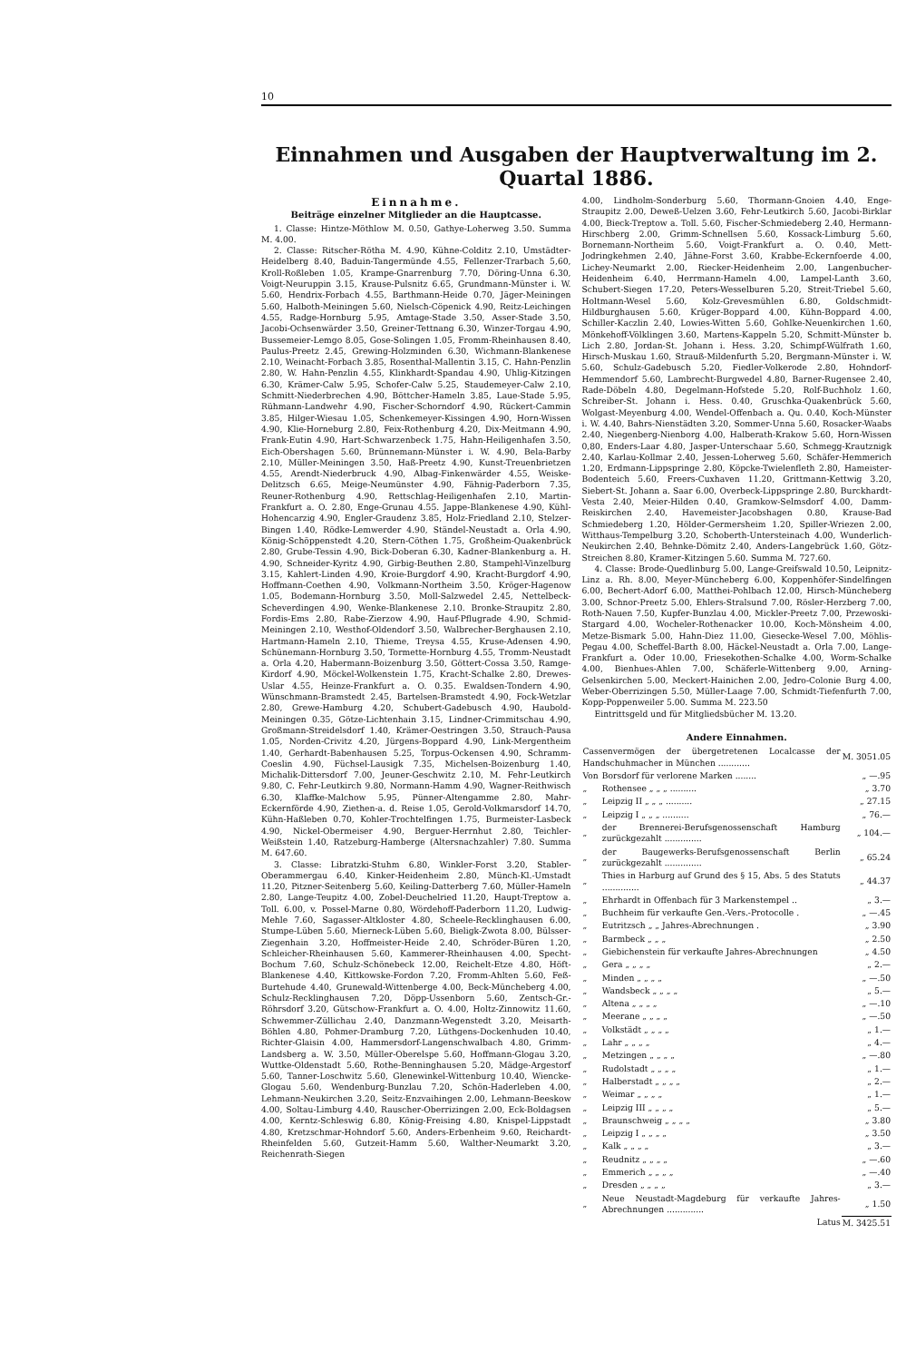10
Einnahmen und Ausgaben der Hauptverwaltung im 2. Quartal 1886.
Einnahme.
Beiträge einzelner Mitglieder an die Hauptcasse.
1. Classe: Hintze-Möthlow M. 0.50, Gathye-Loherweg 3.50. Summa M. 4.00.
2. Classe: Ritscher-Rötha M. 4.90, Kühne-Colditz 2.10, Umstädter-Heidelberg 8.40, Baduin-Tangermünde 4.55, Fellenzer-Trarbach 5,60, Kroll-Roßleben 1.05, Krampe-Gnarrenburg 7.70, Döring-Unna 6.30, Voigt-Neuruppin 3.15, Krause-Pulsnitz 6.65, Grundmann-Münster i. W. 5.60, Hendrix-Forbach 4.55, Barthmann-Heide 0.70, Jäger-Meiningen 5.60, Halboth-Meiningen 5.60, Nielsch-Cöpenick 4.90, Reitz-Leichingen 4.55, Radge-Hornburg 5.95, Amtage-Stade 3.50, Asser-Stade 3.50, Jacobi-Ochsenwärder 3.50, Greiner-Tettnang 6.30, Winzer-Torgau 4.90, Bussemeier-Lemgo 8.05, Gose-Solingen 1.05, Fromm-Rheinhausen 8.40, Paulus-Preetz 2.45, Grewing-Holzminden 6.30, Wichmann-Blankenese 2.10, Weinacht-Forbach 3.85, Rosenthal-Mallentin 3.15, C. Hahn-Penzlin 2.80, W. Hahn-Penzlin 4.55, Klinkhardt-Spandau 4.90, Uhlig-Kitzingen 6.30, Krämer-Calw 5.95, Schofer-Calw 5.25, Staudemeyer-Calw 2.10, Schmitt-Niederbrechen 4.90, Böttcher-Hameln 3.85, Laue-Stade 5.95, Rühmann-Landwehr 4.90, Fischer-Schorndorf 4.90, Rückert-Cammin 3.85, Hilger-Wiesau 1.05, Schenkemeyer-Kissingen 4.90, Horn-Wissen 4.90, Klie-Horneburg 2.80, Feix-Rothenburg 4.20, Dix-Meitmann 4.90, Frank-Eutin 4.90, Hart-Schwarzenbeck 1.75, Hahn-Heiligenhafen 3.50, Eich-Obershagen 5.60, Brünnemann-Münster i. W. 4.90, Bela-Barby 2.10, Müller-Meiningen 3.50, Haß-Preetz 4.90, Kunst-Treuenbrietzen 4.55, Arendt-Niederbruck 4.90, Albag-Finkenwärder 4.55, Weiske-Delitzsch 6.65, Meige-Neumünster 4.90, Fähnig-Paderborn 7.35, Reuner-Rothenburg 4.90, Rettschlag-Heiligenhafen 2.10, Martin-Frankfurt a. O. 2.80, Enge-Grunau 4.55. Jappe-Blankenese 4.90, Kühl-Hohencarzig 4.90, Engler-Graudenz 3.85, Holz-Friedland 2.10, Stelzer-Bingen 1.40, Rödke-Lemwerder 4.90, Ständel-Neustadt a. Orla 4.90, König-Schöppenstedt 4.20, Stern-Cöthen 1.75, Großheim-Quakenbrück 2.80, Grube-Tessin 4.90, Bick-Doberan 6.30, Kadner-Blankenburg a. H. 4.90, Schneider-Kyritz 4.90, Girbig-Beuthen 2.80, Stampehl-Vinzelburg 3.15, Kahlert-Linden 4.90, Kroie-Burgdorf 4.90, Kracht-Burgdorf 4.90, Hoffmann-Coethen 4.90, Volkmann-Northeim 3.50, Kröger-Hagenow 1.05, Bodemann-Hornburg 3.50, Moll-Salzwedel 2.45, Nettelbeck-Scheverdingen 4.90, Wenke-Blankenese 2.10. Bronke-Straupitz 2.80, Fordis-Ems 2.80, Rabe-Zierzow 4.90, Hauf-Pflugrade 4.90, Schmid-Meiningen 2.10, Westhof-Oldendorf 3.50, Walbrecher-Berghausen 2.10, Hartmann-Hameln 2.10, Thieme, Treysa 4.55, Kruse-Adensen 4.90, Schünemann-Hornburg 3.50, Tormette-Hornburg 4.55, Tromm-Neustadt a. Orla 4.20, Habermann-Boizenburg 3.50, Göttert-Cossa 3.50, Ramge-Kirdorf 4.90, Möckel-Wolkenstein 1.75, Kracht-Schalke 2.80, Drewes-Uslar 4.55, Heinze-Frankfurt a. O. 0.35. Ewaldsen-Tondern 4.90, Wünschmann-Bramstedt 2.45, Bartelsen-Bramstedt 4.90, Fock-Wetzlar 2.80, Grewe-Hamburg 4.20, Schubert-Gadebusch 4.90, Haubold-Meiningen 0.35, Götze-Lichtenhain 3.15, Lindner-Crimmitschau 4.90, Großmann-Streidelsdorf 1.40, Krämer-Oestringen 3.50, Strauch-Pausa 1.05, Norden-Crivitz 4.20, Jürgens-Boppard 4.90, Link-Mergentheim 1.40, Gerhardt-Babenhausen 5.25, Torpus-Ockensen 4.90, Schramm-Coeslin 4.90, Füchsel-Lausigk 7.35, Michelsen-Boizenburg 1.40, Michalik-Dittersdorf 7.00, Jeuner-Geschwitz 2.10, M. Fehr-Leutkirch 9.80, C. Fehr-Leutkirch 9.80, Normann-Hamm 4.90, Wagner-Reithwisch 6.30, Klaffke-Malchow 5.95, Pünner-Altengamme 2.80, Mahr-Eckernförde 4.90, Ziethen-a. d. Reise 1.05, Gerold-Volkmarsdorf 14.70, Kühn-Haßleben 0.70, Kohler-Trochtelfingen 1.75, Burmeister-Lasbeck 4.90, Nickel-Obermeiser 4.90, Berguer-Herrnhut 2.80, Teichler-Weißstein 1.40, Ratzeburg-Hamberge (Altersnachzahler) 7.80. Summa M. 647.60.
3. Classe: Libratzki-Stuhm 6.80, Winkler-Forst 3.20, Stabler-Oberammergau 6.40, Kinker-Heidenheim 2.80, Münch-Kl.-Umstadt 11.20, Pitzner-Seitenberg 5.60, Keiling-Datterberg 7.60, Müller-Hameln 2.80, Lange-Teupitz 4.00, Zobel-Deuchelried 11.20, Haupt-Treptow a. Toll. 6.00, v. Possel-Marne 0.80, Wördehoff-Paderborn 11.20, Ludwig-Mehle 7.60, Sagasser-Altkloster 4.80, Scheele-Recklinghausen 6.00, Stumpe-Lüben 5.60, Mierneck-Lüben 5.60, Bieligk-Zwota 8.00, Bülsser-Ziegenhain 3.20, Hoffmeister-Heide 2.40, Schröder-Büren 1.20, Schleicher-Rheinhausen 5.60, Kammerer-Rheinhausen 4.00, Specht-Bochum 7.60, Schulz-Schönebeck 12.00, Reichelt-Etze 4.80, Höft-Blankenese 4.40, Kittkowske-Fordon 7.20, Fromm-Ahlten 5.60, Feß-Burtehude 4.40, Grunewald-Wittenberge 4.00, Beck-Müncheberg 4.00, Schulz-Recklinghausen 7.20, Döpp-Ussenborn 5.60, Zentsch-Gr.-Röhrsdorf 3.20, Gütschow-Frankfurt a. O. 4.00, Holtz-Zinnowitz 11.60, Schwemmer-Züllichau 2.40, Danzmann-Wegenstedt 3.20, Meisarth-Böhlen 4.80, Pohmer-Dramburg 7.20, Lüthgens-Dockenhuden 10.40, Richter-Glaisin 4.00, Hammersdorf-Langenschwalbach 4.80, Grimm-Landsberg a. W. 3.50, Müller-Oberelspe 5.60, Hoffmann-Glogau 3.20, Wuttke-Oldenstadt 5.60, Rothe-Benninghausen 5.20, Mädge-Argestorf 5.60, Tanner-Loschwitz 5.60, Glenewinkel-Wittenburg 10.40, Wiencke-Glogau 5.60, Wendenburg-Bunzlau 7.20, Schön-Haderleben 4.00, Lehmann-Neukirchen 3.20, Seitz-Enzvaihingen 2.00, Lehmann-Beeskow 4.00, Soltau-Limburg 4.40, Rauscher-Oberrizingen 2.00, Eck-Boldagsen 4.00, Kerntz-Schleswig 6.80, König-Freising 4.80, Knispel-Lippstadt 4.80, Kretzschmar-Hohndorf 5.60, Anders-Erbenheim 9.60, Reichardt-Rheinfelden 5.60, Gutzeit-Hamm 5.60, Walther-Neumarkt 3.20, Reichenrath-Siegen
4.00, Lindholm-Sonderburg 5.60, Thormann-Gnoien 4.40, Enge-Straupitz 2.00, Deweß-Uelzen 3.60, Fehr-Leutkirch 5.60, Jacobi-Birklar 4.00, Bieck-Treptow a. Toll. 5.60, Fischer-Schmiedeberg 2.40, Hermann-Hirschberg 2.00, Grimm-Schnellsen 5.60, Kossack-Limburg 5.60, Bornemann-Northeim 5.60, Voigt-Frankfurt a. O. 0.40, Mett-Jodringkehmen 2.40, Jähne-Forst 3.60, Krabbe-Eckernfoerde 4.00, Lichey-Neumarkt 2.00, Riecker-Heidenheim 2.00, Langenbucher-Heidenheim 6.40, Herrmann-Hameln 4.00, Lampel-Lanth 3.60, Schubert-Siegen 17.20, Peters-Wesselburen 5.20, Streit-Triebel 5.60, Holtmann-Wesel 5.60, Kolz-Grevesmühlen 6.80, Goldschmidt-Hildburghausen 5.60, Krüger-Boppard 4.00, Kühn-Boppard 4.00, Schiller-Kaczlin 2.40, Lowies-Witten 5.60, Gohlke-Neuenkirchen 1.60, Mönkehoff-Völklingen 3.60, Martens-Kappeln 5.20, Schmitt-Münster b. Lich 2.80, Jordan-St. Johann i. Hess. 3.20, Schimpf-Wülfrath 1.60, Hirsch-Muskau 1.60, Strauß-Mildenfurth 5.20, Bergmann-Münster i. W. 5.60, Schulz-Gadebusch 5.20, Fiedler-Volkerode 2.80, Hohndorf-Hemmendorf 5.60, Lambrecht-Burgwedel 4.80, Barner-Rugensee 2.40, Rade-Döbeln 4.80, Degelmann-Hofstede 5.20, Rolf-Buchholz 1.60, Schreiber-St. Johann i. Hess. 0.40, Gruschka-Quakenbrück 5.60, Wolgast-Meyenburg 4.00, Wendel-Offenbach a. Qu. 0.40, Koch-Münster i. W. 4.40, Bahrs-Nienstädten 3.20, Sommer-Unna 5.60, Rosacker-Waabs 2.40, Niegenberg-Nienborg 4.00, Halberath-Krakow 5.60, Horn-Wissen 0,80, Enders-Laar 4.80, Jasper-Unterschaar 5.60, Schmegg-Krautznigk 2.40, Karlau-Kollmar 2.40, Jessen-Loherweg 5.60, Schäfer-Hemmerich 1.20, Erdmann-Lippspringe 2.80, Köpcke-Twielenfleth 2.80, Hameister-Bodenteich 5.60, Freers-Cuxhaven 11.20, Grittmann-Kettwig 3.20, Siebert-St. Johann a. Saar 6.00, Overbeck-Lippspringe 2.80, Burckhardt-Vesta 2.40, Meier-Hilden 0.40, Gramkow-Selmsdorf 4.00, Damm-Reiskirchen 2.40, Havemeister-Jacobshagen 0.80, Krause-Bad Schmiedeberg 1.20, Hölder-Germersheim 1.20, Spiller-Wriezen 2.00, Witthaus-Tempelburg 3.20, Schoberth-Untersteinach 4.00, Wunderlich-Neukirchen 2.40, Behnke-Dömitz 2.40, Anders-Langebrück 1.60, Götz-Streichen 8.80, Kramer-Kitzingen 5.60. Summa M. 727.60.
4. Classe: Brode-Quedlinburg 5.00, Lange-Greifswald 10.50, Leipnitz-Linz a. Rh. 8.00, Meyer-Müncheberg 6.00, Koppenhöfer-Sindelfingen 6.00, Bechert-Adorf 6.00, Matthei-Pohlbach 12.00, Hirsch-Müncheberg 3.00, Schnor-Preetz 5.00, Ehlers-Stralsund 7.00, Rösler-Herzberg 7.00, Roth-Nauen 7.50, Kupfer-Bunzlau 4.00, Mickler-Preetz 7.00, Przewoski-Stargard 4.00, Wocheler-Rothenacker 10.00, Koch-Mönsheim 4.00, Metze-Bismark 5.00, Hahn-Diez 11.00, Giesecke-Wesel 7.00, Möhlis-Pegau 4.00, Scheffel-Barth 8.00, Häckel-Neustadt a. Orla 7.00, Lange-Frankfurt a. Oder 10.00, Friesekothen-Schalke 4.00, Worm-Schalke 4.00, Bienhues-Ahlen 7.00, Schäferle-Wittenberg 9.00, Arning-Gelsenkirchen 5.00, Meckert-Hainichen 2.00, Jedro-Colonie Burg 4.00, Weber-Oberrizingen 5.50, Müller-Laage 7.00, Schmidt-Tiefenfurth 7.00, Kopp-Poppenweiler 5.00. Summa M. 223.50
Eintrittsgeld und für Mitgliedsbücher M. 13.20.
Andere Einnahmen.
| Cassenvermögen der übergetretenen Localcasse der Handschuhmacher in München ............ | | M. 3051.05 |
| Von | Borsdorf für verlorene Marken ........ | „ —.95 |
| „ | Rothensee „ „ „ .......... | „ 3.70 |
| „ | Leipzig II „ „ „ .......... | „ 27.15 |
| „ | Leipzig I „ „ „ .......... | „ 76.— |
| „ | der Brennerei-Berufsgenossenschaft Hamburg zurückgezahlt .............. | „ 104.— |
| „ | der Baugewerks-Berufsgenossenschaft Berlin zurückgezahlt .............. | „ 65.24 |
| „ | Thies in Harburg auf Grund des § 15, Abs. 5 des Statuts .............. | „ 44.37 |
| „ | Ehrhardt in Offenbach für 3 Markenstempel .. | „ 3.— |
| „ | Buchheim für verkaufte Gen.-Vers.-Protocolle . | „ —.45 |
| „ | Eutritzsch „ „ Jahres-Abrechnungen . | „ 3.90 |
| „ | Barmbeck „ „ „ | „ 2.50 |
| „ | Giebichenstein für verkaufte Jahres-Abrechnungen | „ 4.50 |
| „ | Gera „ „ „ „ | „ 2.— |
| „ | Minden „ „ „ „ | „ —.50 |
| „ | Wandsbeck „ „ „ „ | „ 5.— |
| „ | Altena „ „ „ „ | „ —.10 |
| „ | Meerane „ „ „ „ | „ —.50 |
| „ | Volkstädt „ „ „ „ | „ 1.— |
| „ | Lahr „ „ „ „ | „ 4.— |
| „ | Metzingen „ „ „ „ | „ —.80 |
| „ | Rudolstadt „ „ „ „ | „ 1.— |
| „ | Halberstadt „ „ „ „ | „ 2.— |
| „ | Weimar „ „ „ „ | „ 1.— |
| „ | Leipzig III „ „ „ „ | „ 5.— |
| „ | Braunschweig „ „ „ „ | „ 3.80 |
| „ | Leipzig I „ „ „ „ | „ 3.50 |
| „ | Kalk „ „ „ „ | „ 3.— |
| „ | Reudnitz „ „ „ „ | „ —.60 |
| „ | Emmerich „ „ „ „ | „ —.40 |
| „ | Dresden „ „ „ „ | „ 3.— |
| „ | Neue Neustadt-Magdeburg für verkaufte Jahres-Abrechnungen .............. | „ 1.50 |
| | Latus | M. 3425.51 |